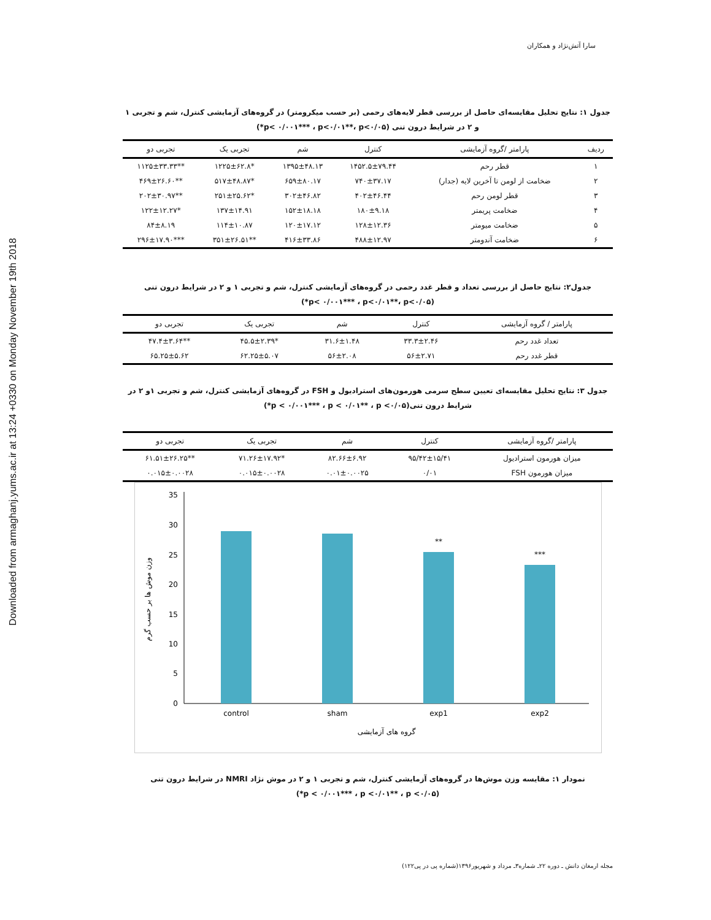Downloaded from armaghanj.yums.ac.ir at 13:24 +0330 on Monday November 19th 2018
سارا آتش‌نژاد و همکاران
جدول ۱: نتایج تحلیل مقایسه‌ای حاصل از بررسی قطر لایه‌های رحمی (بر حسب میکرومتر) در گروه‌های آزمایشی کنترل، شم و تجربی ۱ و ۲ در شرایط درون تنی (p< ۰/۰۰۱*** ، p<۰/۰۱**، p<۰/۰۵*)
| ردیف | پارامتر /گروه آزمایشی | کنترل | شم | تجربی یک | تجربی دو |
| --- | --- | --- | --- | --- | --- |
| ۱ | قطر رحم | ۱۴۵۲.۵±۷۹.۴۴ | ۱۳۹۵±۴۸.۱۳ | *۱۲۲۵±۶۲.۸ | **۱۱۲۵±۳۳.۳۳ |
| ۲ | ضخامت از لومن تا آخرین لایه (جدار) | ۷۴۰±۳۷.۱۷ | ۶۵۹±۸۰.۱۷ | *۵۱۷±۴۸.۸۷ | **۴۶۹±۲۶.۶۰ |
| ۳ | قطر لومن رحم | ۴۰۲±۴۶.۴۴ | ۳۰۲±۴۶.۸۲ | *۲۵۱±۲۵.۶۲ | **۲۰۲±۳۰.۹۷ |
| ۴ | ضخامت پریمتر | ۱۸۰±۹.۱۸ | ۱۵۲±۱۸.۱۸ | ۱۳۷±۱۴.۹۱ | *۱۲۲±۱۲.۲۷ |
| ۵ | ضخامت میومتر | ۱۲۸±۱۲.۳۶ | ۱۲۰±۱۷.۱۲ | ۱۱۴±۱۰.۸۷ | ۸۴±۸.۱۹ |
| ۶ | ضخامت آندومتر | ۴۸۸±۱۲.۹۷ | ۴۱۶±۳۳.۸۶ | **۳۵۱±۲۶.۵۱ | ***۲۹۶±۱۷.۹۰ |
جدول۲: نتایج حاصل از بررسی تعداد و قطر غدد رحمی در گروه‌های آزمایشی کنترل، شم و تجربی ۱ و ۲ در شرایط درون تنی
(p< ۰/۰۰۱*** ، p<۰/۰۱**، p<۰/۰۵*)
| پارامتر / گروه آزمایشی | کنترل | شم | تجربی یک | تجربی دو |
| --- | --- | --- | --- | --- |
| تعداد غدد رحم | ۳۳.۳±۲.۴۶ | ۳۱.۶±۱.۴۸ | *۴۵.۵±۲.۳۹ | **۴۷.۴±۳.۶۴ |
| قطر غدد رحم | ۵۶±۲.۷۱ | ۵۶±۲.۰۸ | ۶۲.۲۵±۵.۰۷ | ۶۵.۲۵±۵.۶۲ |
جدول ۳: نتایج تحلیل مقایسه‌ای تعیین سطح سرمی هورمون‌های استرادیول و FSH در گروه‌های آزمایشی کنترل، شم و تجربی ۱و ۲ در شرایط درون تنی(p < ۰/۰۰۱*** ، p < ۰/۰۱** ، p <۰/۰۵*)
| پارامتر /گروه آزمایشی | کنترل | شم | تجربی یک | تجربی دو |
| --- | --- | --- | --- | --- |
| میزان هورمون استرادیول | ۹۵/۴۲±۱۵/۴۱ | ۸۲.۶۶±۶.۹۲ | *۷۱.۲۶±۱۷.۹۲ | **۶۱.۵۱±۲۶.۲۵ |
| میزان هورمون FSH | ۰/۰۱ | ۰.۰۱±۰.۰۰۲۵ | ۰.۰۱۵±۰.۰۰۲۸ | ۰.۰۱۵±۰.۰۰۲۸ |
0
5
10
15
20
25
30
35
**
***
control
sham
exp1
exp2
گروه های آزمایشی
وزن موش ها بر حسب گرم
نمودار ۱: مقایسه وزن موش‌ها در گروه‌های آزمایشی کنترل، شم و تجربی ۱ و ۲ در موش نژاد NMRI در شرایط درون تنی
(p < ۰/۰۰۱*** ، p <۰/۰۱** ، p <۰/۰۵*)
مجله ارمغان دانش ـ دوره ۲۲ـ شماره۳ـ مرداد و شهریور۱۳۹۶(شماره پی در پی۱۲۲)